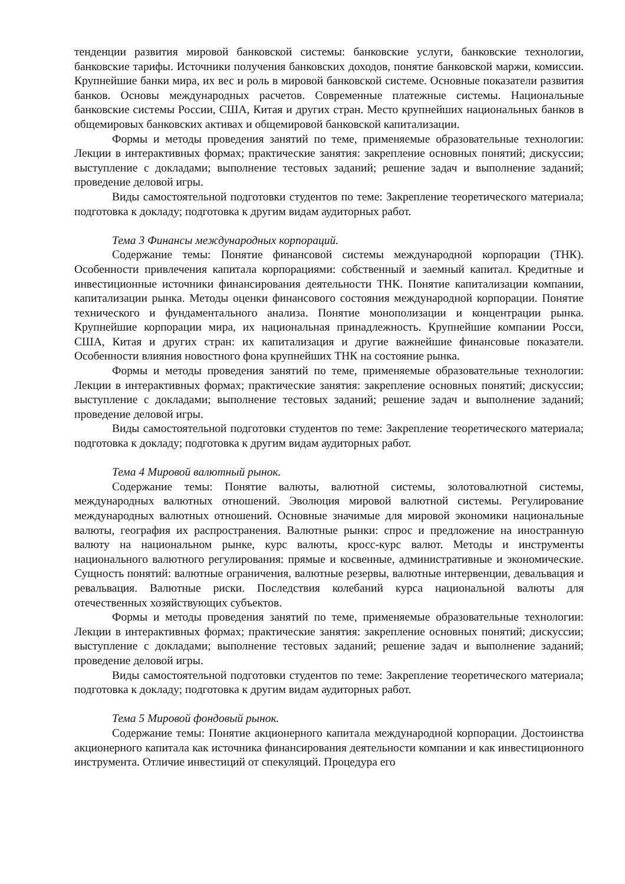тенденции развития мировой банковской системы: банковские услуги, банковские технологии, банковские тарифы. Источники получения банковских доходов, понятие банковской маржи, комиссии. Крупнейшие банки мира, их вес и роль в мировой банковской системе. Основные показатели развития банков. Основы международных расчетов. Современные платежные системы. Национальные банковские системы России, США, Китая и других стран. Место крупнейших национальных банков в общемировых банковских активах и общемировой банковской капитализации.
Формы и методы проведения занятий по теме, применяемые образовательные технологии: Лекции в интерактивных формах; практические занятия: закрепление основных понятий; дискуссии; выступление с докладами; выполнение тестовых заданий; решение задач и выполнение заданий; проведение деловой игры.
Виды самостоятельной подготовки студентов по теме: Закрепление теоретического материала; подготовка к докладу; подготовка к другим видам аудиторных работ.
Тема 3 Финансы международных корпораций.
Содержание темы: Понятие финансовой системы международной корпорации (ТНК). Особенности привлечения капитала корпорациями: собственный и заемный капитал. Кредитные и инвестиционные источники финансирования деятельности ТНК. Понятие капитализации компании, капитализации рынка. Методы оценки финансового состояния международной корпорации. Понятие технического и фундаментального анализа. Понятие монополизации и концентрации рынка. Крупнейшие корпорации мира, их национальная принадлежность. Крупнейшие компании Росси, США, Китая и других стран: их капитализация и другие важнейшие финансовые показатели. Особенности влияния новостного фона крупнейших ТНК на состояние рынка.
Формы и методы проведения занятий по теме, применяемые образовательные технологии: Лекции в интерактивных формах; практические занятия: закрепление основных понятий; дискуссии; выступление с докладами; выполнение тестовых заданий; решение задач и выполнение заданий; проведение деловой игры.
Виды самостоятельной подготовки студентов по теме: Закрепление теоретического материала; подготовка к докладу; подготовка к другим видам аудиторных работ.
Тема 4 Мировой валютный рынок.
Содержание темы: Понятие валюты, валютной системы, золотовалютной системы, международных валютных отношений. Эволюция мировой валютной системы. Регулирование международных валютных отношений. Основные значимые для мировой экономики национальные валюты, география их распространения. Валютные рынки: спрос и предложение на иностранную валюту на национальном рынке, курс валюты, кросс-курс валют. Методы и инструменты национального валютного регулирования: прямые и косвенные, административные и экономические. Сущность понятий: валютные ограничения, валютные резервы, валютные интервенции, девальвация и ревальвация. Валютные риски. Последствия колебаний курса национальной валюты для отечественных хозяйствующих субъектов.
Формы и методы проведения занятий по теме, применяемые образовательные технологии: Лекции в интерактивных формах; практические занятия: закрепление основных понятий; дискуссии; выступление с докладами; выполнение тестовых заданий; решение задач и выполнение заданий; проведение деловой игры.
Виды самостоятельной подготовки студентов по теме: Закрепление теоретического материала; подготовка к докладу; подготовка к другим видам аудиторных работ.
Тема 5 Мировой фондовый рынок.
Содержание темы: Понятие акционерного капитала международной корпорации. Достоинства акционерного капитала как источника финансирования деятельности компании и как инвестиционного инструмента. Отличие инвестиций от спекуляций. Процедура его